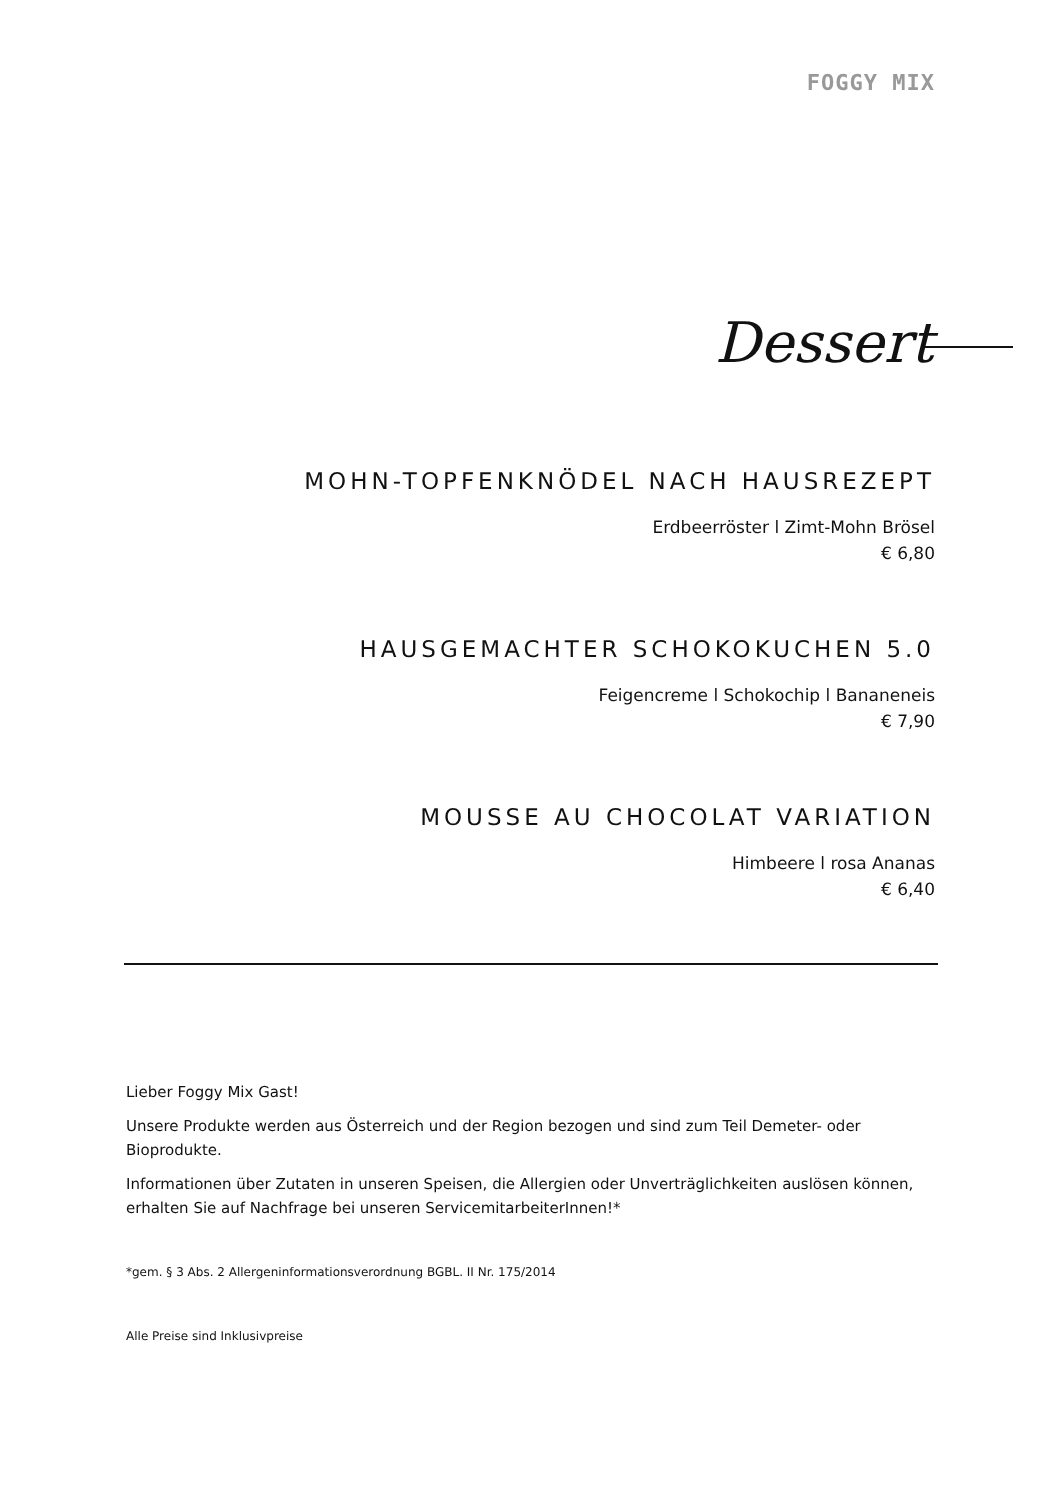FOGGY MIX
Dessert
MOHN-TOPFENKNÖDEL NACH HAUSREZEPT
Erdbeerröster l Zimt-Mohn Brösel
€ 6,80
HAUSGEMACHTER SCHOKOKUCHEN 5.0
Feigencreme l Schokochip l Bananeneis
€ 7,90
MOUSSE AU CHOCOLAT VARIATION
Himbeere l rosa Ananas
€ 6,40
Lieber Foggy Mix Gast!
Unsere Produkte werden aus Österreich und der Region bezogen und sind zum Teil Demeter- oder Bioprodukte.
Informationen über Zutaten in unseren Speisen, die Allergien oder Unverträglichkeiten auslösen können, erhalten Sie auf Nachfrage bei unseren ServicemitarbeiterInnen!*
*gem. § 3 Abs. 2 Allergeninformationsverordnung BGBL. II Nr. 175/2014
Alle Preise sind Inklusivpreise